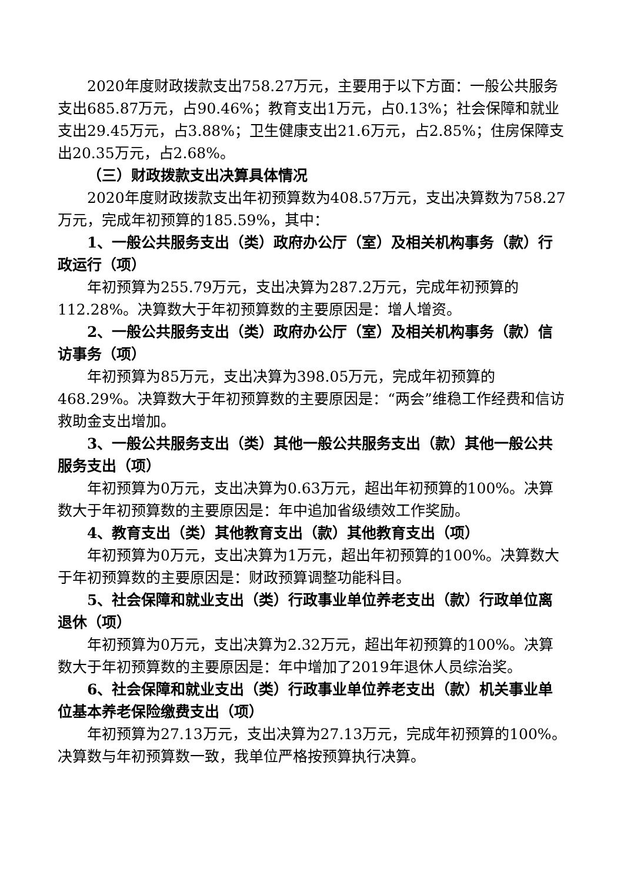2020年度财政拨款支出758.27万元，主要用于以下方面：一般公共服务支出685.87万元，占90.46%；教育支出1万元，占0.13%；社会保障和就业支出29.45万元，占3.88%；卫生健康支出21.6万元，占2.85%；住房保障支出20.35万元，占2.68%。
（三）财政拨款支出决算具体情况
2020年度财政拨款支出年初预算数为408.57万元，支出决算数为758.27万元，完成年初预算的185.59%，其中：
1、一般公共服务支出（类）政府办公厅（室）及相关机构事务（款）行政运行（项）
年初预算为255.79万元，支出决算为287.2万元，完成年初预算的112.28%。决算数大于年初预算数的主要原因是：增人增资。
2、一般公共服务支出（类）政府办公厅（室）及相关机构事务（款）信访事务（项）
年初预算为85万元，支出决算为398.05万元，完成年初预算的468.29%。决算数大于年初预算数的主要原因是：“两会”维稳工作经费和信访救助金支出增加。
3、一般公共服务支出（类）其他一般公共服务支出（款）其他一般公共服务支出（项）
年初预算为0万元，支出决算为0.63万元，超出年初预算的100%。决算数大于年初预算数的主要原因是：年中追加省级绩效工作奖励。
4、教育支出（类）其他教育支出（款）其他教育支出（项）
年初预算为0万元，支出决算为1万元，超出年初预算的100%。决算数大于年初预算数的主要原因是：财政预算调整功能科目。
5、社会保障和就业支出（类）行政事业单位养老支出（款）行政单位离退休（项）
年初预算为0万元，支出决算为2.32万元，超出年初预算的100%。决算数大于年初预算数的主要原因是：年中增加了2019年退休人员综治奖。
6、社会保障和就业支出（类）行政事业单位养老支出（款）机关事业单位基本养老保险缴费支出（项）
年初预算为27.13万元，支出决算为27.13万元，完成年初预算的100%。决算数与年初预算数一致，我单位严格按预算执行决算。